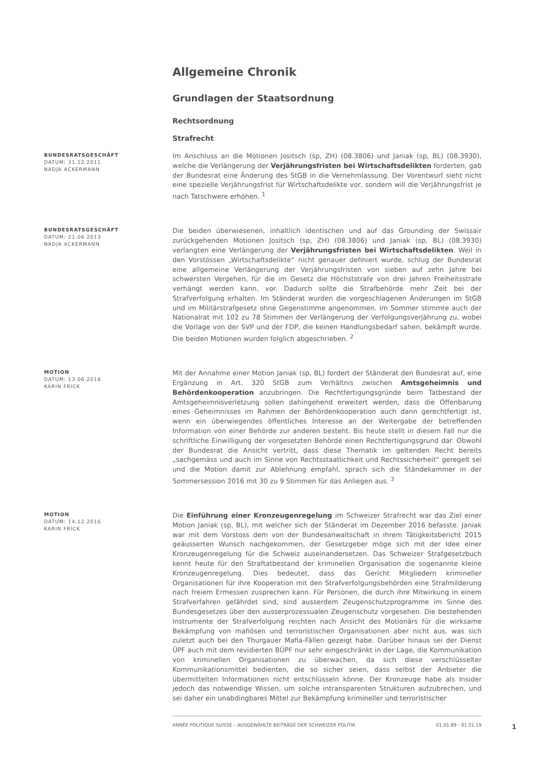Allgemeine Chronik
Grundlagen der Staatsordnung
Rechtsordnung
Strafrecht
BUNDESRATSGESCHÄFT
DATUM: 31.12.2011
NADJA ACKERMANN
Im Anschluss an die Motionen Jositsch (sp, ZH) (08.3806) und Janiak (sp, BL) (08.3930), welche die Verlängerung der Verjährungsfristen bei Wirtschaftsdelikten forderten, gab der Bundesrat eine Änderung des StGB in die Vernehmlassung. Der Vorentwurf sieht nicht eine spezielle Verjährungsfrist für Wirtschaftsdelikte vor, sondern will die Verjährungsfrist je nach Tatschwere erhöhen. <sup>1</sup>
BUNDESRATSGESCHÄFT
DATUM: 21.06.2013
NADJA ACKERMANN
Die beiden überwiesenen, inhaltlich identischen und auf das Grounding der Swissair zurückgehenden Motionen Jositsch (sp, ZH) (08.3806) und Janiak (sp, BL) (08.3930) verlangten eine Verlängerung der Verjährungsfristen bei Wirtschaftsdelikten. Weil in den Vorstössen „Wirtschaftsdelikte“ nicht genauer definiert wurde, schlug der Bundesrat eine allgemeine Verlängerung der Verjährungsfristen von sieben auf zehn Jahre bei schwersten Vergehen, für die im Gesetz die Höchststrafe von drei Jahren Freiheitsstrafe verhängt werden kann, vor. Dadurch sollte die Strafbehörde mehr Zeit bei der Strafverfolgung erhalten. Im Ständerat wurden die vorgeschlagenen Änderungen im StGB und im Militärstrafgesetz ohne Gegenstimme angenommen. Im Sommer stimmte auch der Nationalrat mit 102 zu 78 Stimmen der Verlängerung der Verfolgungsverjährung zu, wobei die Vorlage von der SVP und der FDP, die keinen Handlungsbedarf sahen, bekämpft wurde. Die beiden Motionen wurden folglich abgeschrieben. <sup>2</sup>
MOTION
DATUM: 13.06.2016
KARIN FRICK
Mit der Annahme einer Motion Janiak (sp, BL) fordert der Ständerat den Bundesrat auf, eine Ergänzung in Art. 320 StGB zum Verhältnis zwischen Amtsgeheimnis und Behördenkooperation anzubringen. Die Rechtfertigungsgründe beim Tatbestand der Amtsgeheimnisverletzung sollen dahingehend erweitert werden, dass die Offenbarung eines Geheimnisses im Rahmen der Behördenkooperation auch dann gerechtfertigt ist, wenn ein überwiegendes öffentliches Interesse an der Weitergabe der betreffenden Information von einer Behörde zur anderen besteht. Bis heute stellt in diesem Fall nur die schriftliche Einwilligung der vorgesetzten Behörde einen Rechtfertigungsgrund dar. Obwohl der Bundesrat die Ansicht vertritt, dass diese Thematik im geltenden Recht bereits „sachgemäss und auch im Sinne von Rechtsstaatlichkeit und Rechtssicherheit“ geregelt sei und die Motion damit zur Ablehnung empfahl, sprach sich die Ständekammer in der Sommersession 2016 mit 30 zu 9 Stimmen für das Anliegen aus. <sup>3</sup>
MOTION
DATUM: 14.12.2016
KARIN FRICK
Die Einführung einer Kronzeugenregelung im Schweizer Strafrecht war das Ziel einer Motion Janiak (sp, BL), mit welcher sich der Ständerat im Dezember 2016 befasste. Janiak war mit dem Vorstoss dem von der Bundesanwaltschaft in ihrem Tätigkeitsbericht 2015 geäusserten Wunsch nachgekommen, der Gesetzgeber möge sich mit der Idee einer Kronzeugenregelung für die Schweiz auseinandersetzen. Das Schweizer Strafgesetzbuch kennt heute für den Straftatbestand der kriminellen Organisation die sogenannte kleine Kronzeugenregelung. Dies bedeutet, dass das Gericht Mitgliedern krimineller Organisationen für ihre Kooperation mit den Strafverfolgungsbehörden eine Strafmilderung nach freiem Ermessen zusprechen kann. Für Personen, die durch ihre Mitwirkung in einem Strafverfahren gefährdet sind, sind ausserdem Zeugenschutzprogramme im Sinne des Bundesgesetzes über den ausserprozessualen Zeugenschutz vorgesehen. Die bestehenden Instrumente der Strafverfolgung reichten nach Ansicht des Motionärs für die wirksame Bekämpfung von mafiösen und terroristischen Organisationen aber nicht aus, was sich zuletzt auch bei den Thurgauer Mafia-Fällen gezeigt habe. Darüber hinaus sei der Dienst ÜPF auch mit dem revidierten BÜPF nur sehr eingeschränkt in der Lage, die Kommunikation von kriminellen Organisationen zu überwachen, da sich diese verschlüsselter Kommunikationsmittel bedienten, die so sicher seien, dass selbst der Anbieter die übermittelten Informationen nicht entschlüsseln könne. Der Kronzeuge habe als Insider jedoch das notwendige Wissen, um solche intransparenten Strukturen aufzubrechen, und sei daher ein unabdingbares Mittel zur Bekämpfung krimineller und terroristischer
ANNÉE POLITIQUE SUISSE – AUSGEWÄHLTE BEITRÄGE DER SCHWEIZER POLITIK 01.01.89 - 01.01.19
1